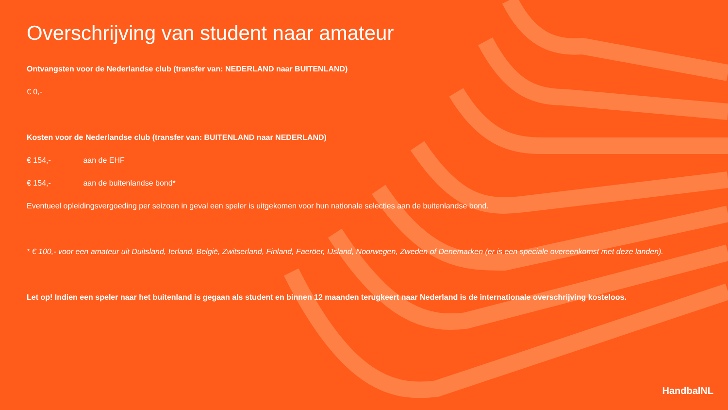Overschrijving van student naar amateur
Ontvangsten voor de Nederlandse club (transfer van: NEDERLAND naar BUITENLAND)
€ 0,-
Kosten voor de Nederlandse club (transfer van: BUITENLAND naar NEDERLAND)
€ 154,- aan de EHF
€ 154,- aan de buitenlandse bond*
Eventueel opleidingsvergoeding per seizoen in geval een speler is uitgekomen voor hun nationale selecties aan de buitenlandse bond.
* € 100,- voor een amateur uit Duitsland, Ierland, België, Zwitserland, Finland, Faeröer, IJsland, Noorwegen, Zweden of Denemarken (er is een speciale overeenkomst met deze landen).
Let op! Indien een speler naar het buitenland is gegaan als student en binnen 12 maanden terugkeert naar Nederland is de internationale overschrijving kosteloos.
HandbalNL